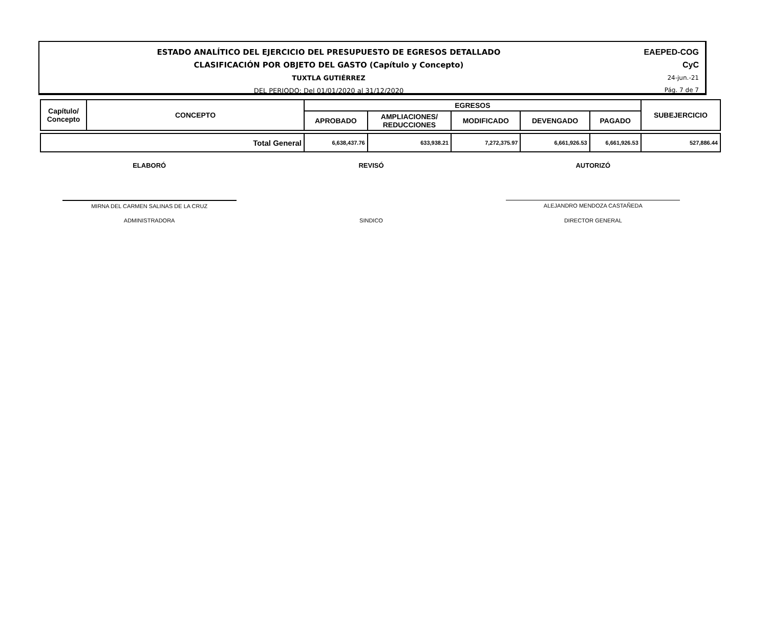ESTADO ANALÍTICO DEL EJERCICIO DEL PRESUPUESTO DE EGRESOS DETALLADO
CLASIFICACIÓN POR OBJETO DEL GASTO (Capítulo y Concepto)
TUXTLA GUTIÉRREZ
DEL PERIODO: Del 01/01/2020 al 31/12/2020
EAEPED-COG
CyC
24-jun.-21
Pág. 7 de 7
| Capítulo/ Concepto | CONCEPTO | EGRESOS | | | | | SUBEJERCICIO |
| --- | --- | --- | --- | --- | --- | --- | --- |
| | | APROBADO | AMPLIACIONES/ REDUCCIONES | MODIFICADO | DEVENGADO | PAGADO | |
| Total General | | 6,638,437.76 | 633,938.21 | 7,272,375.97 | 6,661,926.53 | 6,661,926.53 | 527,886.44 |
ELABORÓ REVISÓ AUTORIZÓ
MIRNA DEL CARMEN SALINAS DE LA CRUZ
ALEJANDRO MENDOZA CASTAÑEDA
ADMINISTRADORA SINDICO DIRECTOR GENERAL